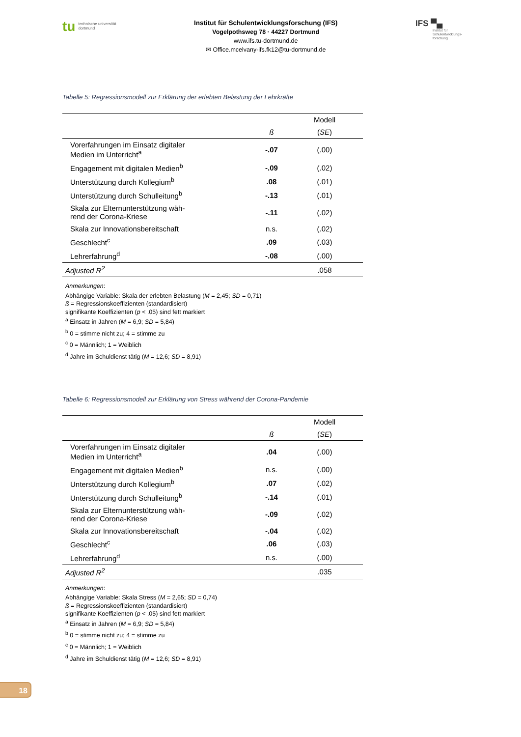tu technische universität
dortmund
Institut für Schulentwicklungsforschung (IFS)
Vogelpothsweg 78 · 44227 Dortmund
www.ifs.tu-dortmund.de
✉ Office.mcelvany-ifs.fk12@tu-dortmund.de
IFS ▀▄
Institut für
Schulentwicklungs-
forschung
Tabelle 5: Regressionsmodell zur Erklärung der erlebten Belastung der Lehrkräfte
| | Modell | |
| --- | --- | --- |
| | ß | ( SE ) |
| Vorerfahrungen im Einsatz digitaler Medien im Unterricht<sup>a</sup> | -.07 | (.00) |
| Engagement mit digitalen Medien<sup>b</sup> | -.09 | (.02) |
| Unterstützung durch Kollegium<sup>b</sup> | .08 | (.01) |
| Unterstützung durch Schulleitung<sup>b</sup> | -.13 | (.01) |
| Skala zur Elternunterstützung wäh- rend der Corona-Kriese | -.11 | (.02) |
| Skala zur Innovationsbereitschaft | n.s. | (.02) |
| Geschlecht<sup>c</sup> | .09 | (.03) |
| Lehrerfahrung<sup>d</sup> | -.08 | (.00) |
| Adjusted R<sup>2</sup> | .058 | |
Anmerkungen:
Abhängige Variable: Skala der erlebten Belastung (M = 2,45; SD = 0,71)
ß = Regressionskoeffizienten (standardisiert)
signifikante Koeffizienten (p < .05) sind fett markiert
<sup>a</sup> Einsatz in Jahren (M = 6,9; SD = 5,84)
<sup>b</sup> 0 = stimme nicht zu; 4 = stimme zu
<sup>c</sup> 0 = Männlich; 1 = Weiblich
<sup>d</sup> Jahre im Schuldienst tätig (M = 12,6; SD = 8,91)
Tabelle 6: Regressionsmodell zur Erklärung von Stress während der Corona-Pandemie
| | Modell | |
| --- | --- | --- |
| | ß | ( SE ) |
| Vorerfahrungen im Einsatz digitaler Medien im Unterricht<sup>a</sup> | .04 | (.00) |
| Engagement mit digitalen Medien<sup>b</sup> | n.s. | (.00) |
| Unterstützung durch Kollegium<sup>b</sup> | .07 | (.02) |
| Unterstützung durch Schulleitung<sup>b</sup> | -.14 | (.01) |
| Skala zur Elternunterstützung wäh- rend der Corona-Kriese | -.09 | (.02) |
| Skala zur Innovationsbereitschaft | -.04 | (.02) |
| Geschlecht<sup>c</sup> | .06 | (.03) |
| Lehrerfahrung<sup>d</sup> | n.s. | (.00) |
| Adjusted R<sup>2</sup> | .035 | |
Anmerkungen:
Abhängige Variable: Skala Stress (M = 2,65; SD = 0,74)
ß = Regressionskoeffizienten (standardisiert)
signifikante Koeffizienten (p < .05) sind fett markiert
<sup>a</sup> Einsatz in Jahren (M = 6,9; SD = 5,84)
<sup>b</sup> 0 = stimme nicht zu; 4 = stimme zu
<sup>c</sup> 0 = Männlich; 1 = Weiblich
<sup>d</sup> Jahre im Schuldienst tätig (M = 12,6; SD = 8,91)
18